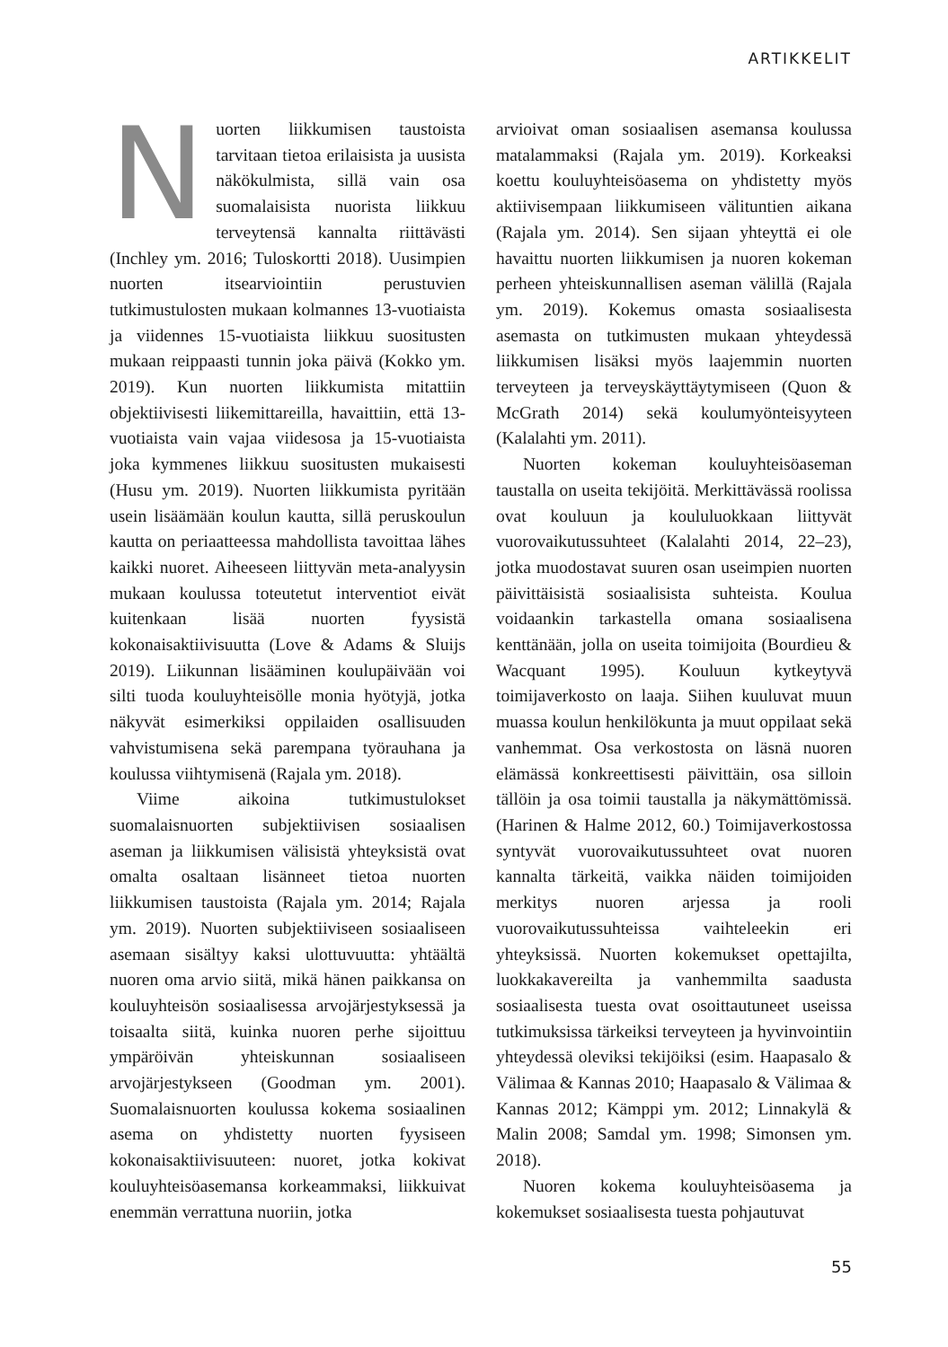ARTIKKELIT
Nuorten liikkumisen taustoista tarvitaan tietoa erilaisista ja uusista näkökulmista, sillä vain osa suomalaisista nuorista liikkuu terveytensä kannalta riittävästi (Inchley ym. 2016; Tuloskortti 2018). Uusimpien nuorten itsearviointiin perustuvien tutkimustulosten mukaan kolmannes 13-vuotiaista ja viidennes 15-vuotiaista liikkuu suositusten mukaan reippaasti tunnin joka päivä (Kokko ym. 2019). Kun nuorten liikkumista mitattiin objektiivisesti liikemittareilla, havaittiin, että 13-vuotiaista vain vajaa viidesosa ja 15-vuotiaista joka kymmenes liikkuu suositusten mukaisesti (Husu ym. 2019). Nuorten liikkumista pyritään usein lisäämään koulun kautta, sillä peruskoulun kautta on periaatteessa mahdollista tavoittaa lähes kaikki nuoret. Aiheeseen liittyvän meta-analyysin mukaan koulussa toteutetut interventiot eivät kuitenkaan lisää nuorten fyysistä kokonaisaktiivisuutta (Love & Adams & Sluijs 2019). Liikunnan lisääminen koulupäivään voi silti tuoda kouluyhteisölle monia hyötyjä, jotka näkyvät esimerkiksi oppilaiden osallisuuden vahvistumisena sekä parempana työrauhana ja koulussa viihtymisenä (Rajala ym. 2018).
Viime aikoina tutkimustulokset suomalaisnuorten subjektiivisen sosiaalisen aseman ja liikkumisen välisistä yhteyksistä ovat omalta osaltaan lisänneet tietoa nuorten liikkumisen taustoista (Rajala ym. 2014; Rajala ym. 2019). Nuorten subjektiiviseen sosiaaliseen asemaan sisältyy kaksi ulottuvuutta: yhtäältä nuoren oma arvio siitä, mikä hänen paikkansa on kouluyhteisön sosiaalisessa arvojärjestyksessä ja toisaalta siitä, kuinka nuoren perhe sijoittuu ympäröivän yhteiskunnan sosiaaliseen arvojärjestykseen (Goodman ym. 2001). Suomalaisnuorten koulussa kokema sosiaalinen asema on yhdistetty nuorten fyysiseen kokonaisaktiivisuuteen: nuoret, jotka kokivat kouluyhteisöasemansa korkeammaksi, liikkuivat enemmän verrattuna nuoriin, jotka
arvioivat oman sosiaalisen asemansa koulussa matalammaksi (Rajala ym. 2019). Korkeaksi koettu kouluyhteisöasema on yhdistetty myös aktiivisempaan liikkumiseen välituntien aikana (Rajala ym. 2014). Sen sijaan yhteyttä ei ole havaittu nuorten liikkumisen ja nuoren kokeman perheen yhteiskunnallisen aseman välillä (Rajala ym. 2019). Kokemus omasta sosiaalisesta asemasta on tutkimusten mukaan yhteydessä liikkumisen lisäksi myös laajemmin nuorten terveyteen ja terveyskäyttäytymiseen (Quon & McGrath 2014) sekä koulumyönteisyyteen (Kalalahti ym. 2011).
Nuorten kokeman kouluyhteisöaseman taustalla on useita tekijöitä. Merkittävässä roolissa ovat kouluun ja koululuokkaan liittyvät vuorovaikutussuhteet (Kalalahti 2014, 22–23), jotka muodostavat suuren osan useimpien nuorten päivittäisistä sosiaalisista suhteista. Koulua voidaankin tarkastella omana sosiaalisena kenttänään, jolla on useita toimijoita (Bourdieu & Wacquant 1995). Kouluun kytkeytyvä toimijaverkosto on laaja. Siihen kuuluvat muun muassa koulun henkilökunta ja muut oppilaat sekä vanhemmat. Osa verkostosta on läsnä nuoren elämässä konkreettisesti päivittäin, osa silloin tällöin ja osa toimii taustalla ja näkymättömissä. (Harinen & Halme 2012, 60.) Toimijaverkostossa syntyvät vuorovaikutussuhteet ovat nuoren kannalta tärkeitä, vaikka näiden toimijoiden merkitys nuoren arjessa ja rooli vuorovaikutussuhteissa vaihteleekin eri yhteyksissä. Nuorten kokemukset opettajilta, luokkakavereilta ja vanhemmilta saadusta sosiaalisesta tuesta ovat osoittautuneet useissa tutkimuksissa tärkeiksi terveyteen ja hyvinvointiin yhteydessä oleviksi tekijöiksi (esim. Haapasalo & Välimaa & Kannas 2010; Haapasalo & Välimaa & Kannas 2012; Kämppi ym. 2012; Linnakylä & Malin 2008; Samdal ym. 1998; Simonsen ym. 2018).
Nuoren kokema kouluyhteisöasema ja kokemukset sosiaalisesta tuesta pohjautuvat
55